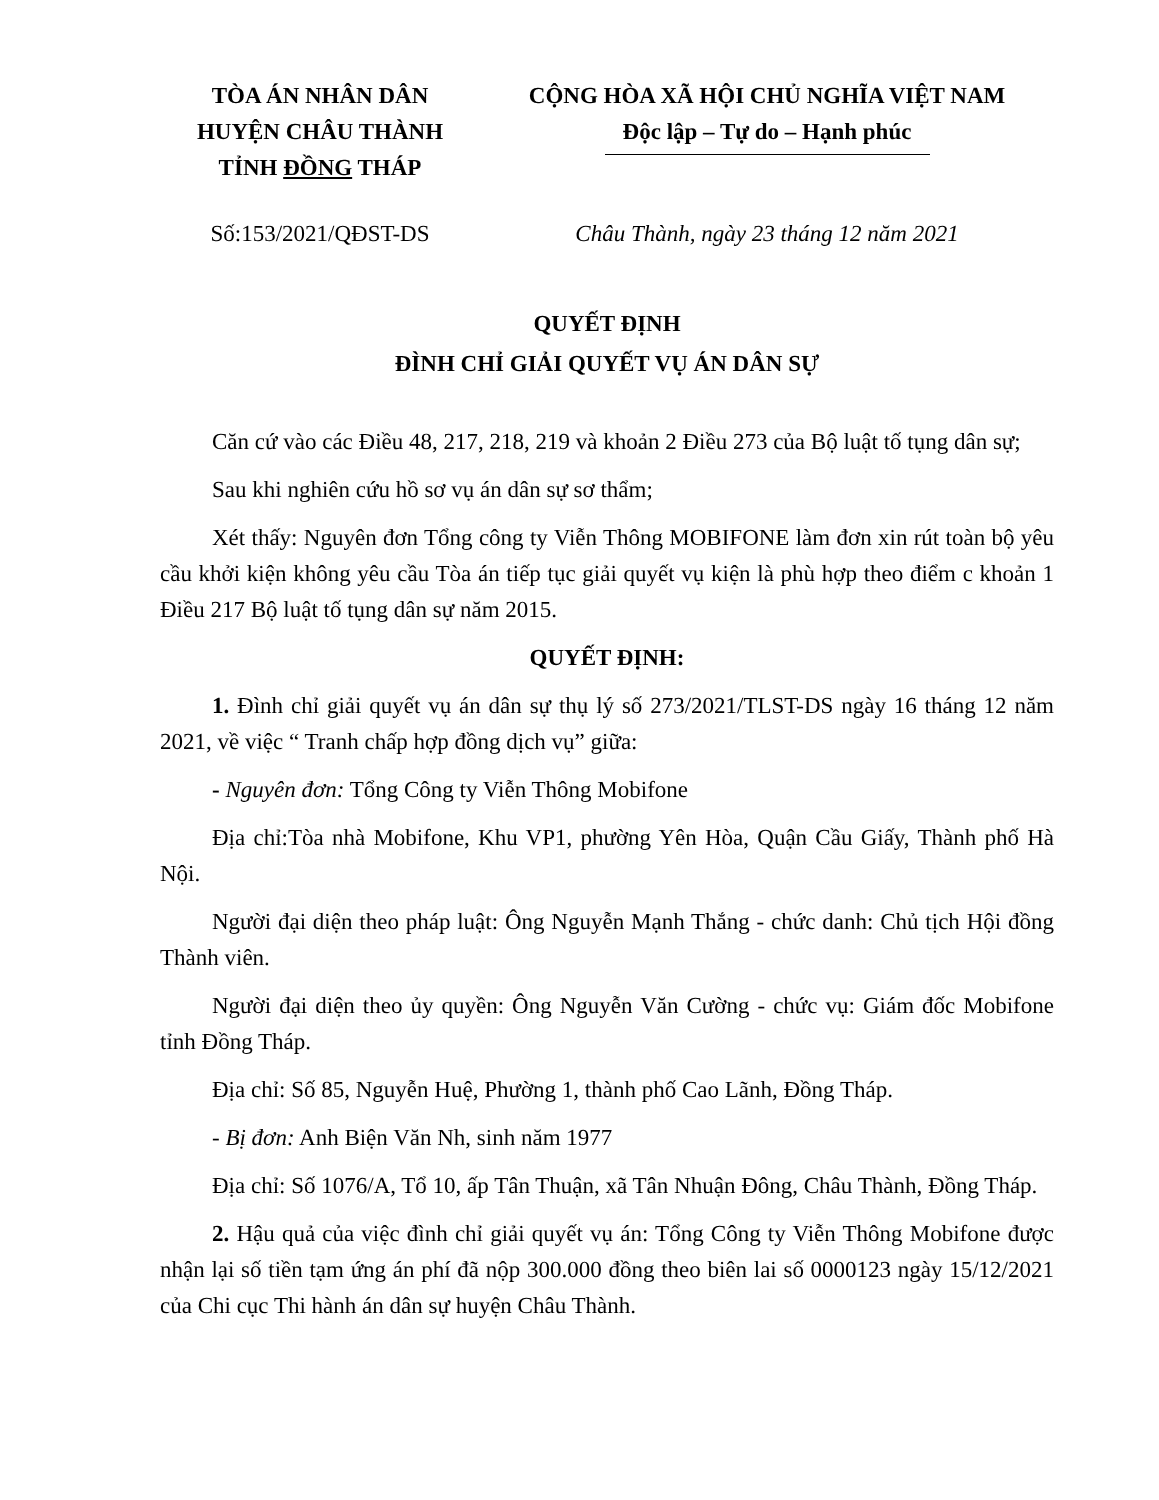TÒA ÁN NHÂN DÂN
HUYỆN CHÂU THÀNH
TỈNH ĐỒNG THÁP
CỘNG HÒA XÃ HỘI CHỦ NGHĨA VIỆT NAM
Độc lập – Tự do – Hạnh phúc
Số:153/2021/QĐST-DS Châu Thành, ngày 23 tháng 12 năm 2021
QUYẾT ĐỊNH
ĐÌNH CHỈ GIẢI QUYẾT VỤ ÁN DÂN SỰ
Căn cứ vào các Điều 48, 217, 218, 219 và khoản 2 Điều 273 của Bộ luật tố tụng dân sự;
Sau khi nghiên cứu hồ sơ vụ án dân sự sơ thẩm;
Xét thấy: Nguyên đơn Tổng công ty Viễn Thông MOBIFONE làm đơn xin rút toàn bộ yêu cầu khởi kiện không yêu cầu Tòa án tiếp tục giải quyết vụ kiện là phù hợp theo điểm c khoản 1 Điều 217 Bộ luật tố tụng dân sự năm 2015.
QUYẾT ĐỊNH:
1. Đình chỉ giải quyết vụ án dân sự thụ lý số 273/2021/TLST-DS ngày 16 tháng 12 năm 2021, về việc “ Tranh chấp hợp đồng dịch vụ” giữa:
- Nguyên đơn: Tổng Công ty Viễn Thông Mobifone
Địa chỉ:Tòa nhà Mobifone, Khu VP1, phường Yên Hòa, Quận Cầu Giấy, Thành phố Hà Nội.
Người đại diện theo pháp luật: Ông Nguyễn Mạnh Thắng - chức danh: Chủ tịch Hội đồng Thành viên.
Người đại diện theo ủy quyền: Ông Nguyễn Văn Cường - chức vụ: Giám đốc Mobifone tỉnh Đồng Tháp.
Địa chỉ: Số 85, Nguyễn Huệ, Phường 1, thành phố Cao Lãnh, Đồng Tháp.
- Bị đơn: Anh Biện Văn Nh, sinh năm 1977
Địa chỉ: Số 1076/A, Tổ 10, ấp Tân Thuận, xã Tân Nhuận Đông, Châu Thành, Đồng Tháp.
2. Hậu quả của việc đình chỉ giải quyết vụ án: Tổng Công ty Viễn Thông Mobifone được nhận lại số tiền tạm ứng án phí đã nộp 300.000 đồng theo biên lai số 0000123 ngày 15/12/2021 của Chi cục Thi hành án dân sự huyện Châu Thành.